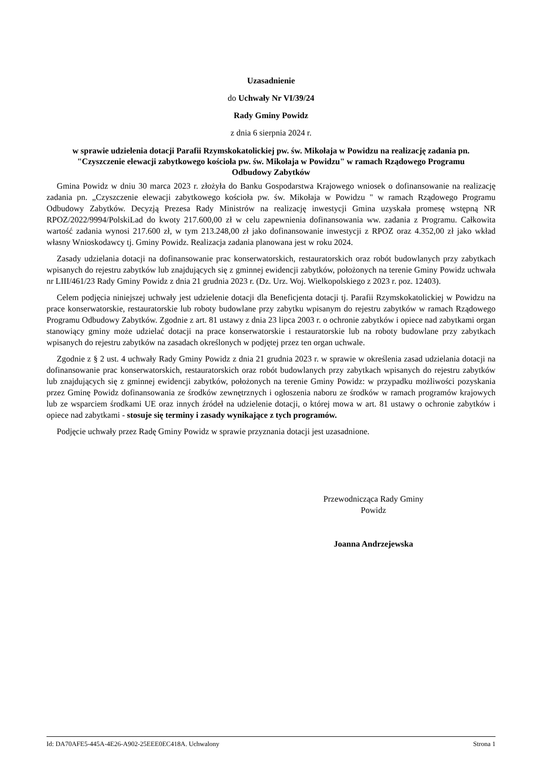Uzasadnienie
do Uchwały Nr VI/39/24
Rady Gminy Powidz
z dnia 6 sierpnia 2024 r.
w sprawie udzielenia dotacji Parafii Rzymskokatolickiej pw. św. Mikołaja w Powidzu na realizację zadania pn. "Czyszczenie elewacji zabytkowego kościoła pw. św. Mikołaja w Powidzu" w ramach Rządowego Programu Odbudowy Zabytków
Gmina Powidz w dniu 30 marca 2023 r. złożyła do Banku Gospodarstwa Krajowego wniosek o dofinansowanie na realizację zadania pn. „Czyszczenie elewacji zabytkowego kościoła pw. św. Mikołaja w Powidzu " w ramach Rządowego Programu Odbudowy Zabytków. Decyzją Prezesa Rady Ministrów na realizację inwestycji Gmina uzyskała promesę wstępną NR RPOZ/2022/9994/PolskiLad do kwoty 217.600,00 zł w celu zapewnienia dofinansowania ww. zadania z Programu. Całkowita wartość zadania wynosi 217.600 zł, w tym 213.248,00 zł jako dofinansowanie inwestycji z RPOZ oraz 4.352,00 zł jako wkład własny Wnioskodawcy tj. Gminy Powidz. Realizacja zadania planowana jest w roku 2024.
Zasady udzielania dotacji na dofinansowanie prac konserwatorskich, restauratorskich oraz robót budowlanych przy zabytkach wpisanych do rejestru zabytków lub znajdujących się z gminnej ewidencji zabytków, położonych na terenie Gminy Powidz uchwała nr LIII/461/23 Rady Gminy Powidz z dnia 21 grudnia 2023 r. (Dz. Urz. Woj. Wielkopolskiego z 2023 r. poz. 12403).
Celem podjęcia niniejszej uchwały jest udzielenie dotacji dla Beneficjenta dotacji tj. Parafii Rzymskokatolickiej w Powidzu na prace konserwatorskie, restauratorskie lub roboty budowlane przy zabytku wpisanym do rejestru zabytków w ramach Rządowego Programu Odbudowy Zabytków. Zgodnie z art. 81 ustawy z dnia 23 lipca 2003 r. o ochronie zabytków i opiece nad zabytkami organ stanowiący gminy może udzielać dotacji na prace konserwatorskie i restauratorskie lub na roboty budowlane przy zabytkach wpisanych do rejestru zabytków na zasadach określonych w podjętej przez ten organ uchwale.
Zgodnie z § 2 ust. 4 uchwały Rady Gminy Powidz z dnia 21 grudnia 2023 r. w sprawie w określenia zasad udzielania dotacji na dofinansowanie prac konserwatorskich, restauratorskich oraz robót budowlanych przy zabytkach wpisanych do rejestru zabytków lub znajdujących się z gminnej ewidencji zabytków, położonych na terenie Gminy Powidz: w przypadku możliwości pozyskania przez Gminę Powidz dofinansowania ze środków zewnętrznych i ogłoszenia naboru ze środków w ramach programów krajowych lub ze wsparciem środkami UE oraz innych źródeł na udzielenie dotacji, o której mowa w art. 81 ustawy o ochronie zabytków i opiece nad zabytkami - stosuje się terminy i zasady wynikające z tych programów.
Podjęcie uchwały przez Radę Gminy Powidz w sprawie przyznania dotacji jest uzasadnione.
Przewodnicząca Rady Gminy
Powidz
Joanna Andrzejewska
Id: DA70AFE5-445A-4E26-A902-25EEE0EC418A. Uchwalony Strona 1